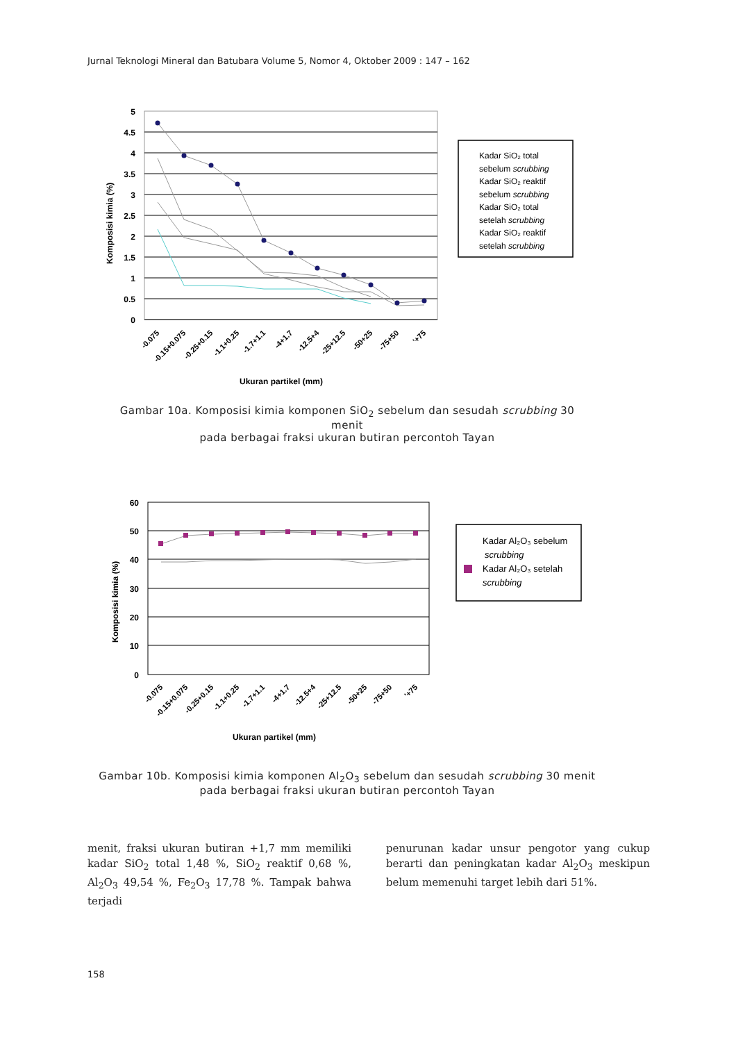Jurnal Teknologi Mineral dan Batubara Volume 5, Nomor 4, Oktober 2009 : 147 – 162
5
4.5
4
3.5
3
2.5
2
1.5
1
0.5
0
Komposisi kimia (%)
-0.075
-0.15+0.075
-0.25+0.15
-1.1+0.25
-1.7+1.1
-4+1.7
-12.5+4
-25+12.5
-50+25
-75+50
'+75
Ukuran partikel (mm)
Kadar SiO₂ total
sebelum scrubbing
Kadar SiO₂ reaktif
sebelum scrubbing
Kadar SiO₂ total
setelah scrubbing
Kadar SiO₂ reaktif
setelah scrubbing
Gambar 10a. Komposisi kimia komponen SiO<sub>2</sub> sebelum dan sesudah scrubbing 30 menit
pada berbagai fraksi ukuran butiran percontoh Tayan
60
50
40
30
20
10
0
Komposisi kimia (%)
-0.075
-0.15+0.075
-0.25+0.15
-1.1+0.25
-1.7+1.1
-4+1.7
-12.5+4
-25+12.5
-50+25
-75+50
'+75
Ukuran partikel (mm)
Kadar Al₂O₃ sebelum
scrubbing
Kadar Al₂O₃ setelah
scrubbing
Gambar 10b. Komposisi kimia komponen Al<sub>2</sub>O<sub>3</sub> sebelum dan sesudah scrubbing 30 menit
pada berbagai fraksi ukuran butiran percontoh Tayan
menit, fraksi ukuran butiran +1,7 mm memiliki kadar SiO<sub>2</sub> total 1,48 %, SiO<sub>2</sub> reaktif 0,68 %, Al<sub>2</sub>O<sub>3</sub> 49,54 %, Fe<sub>2</sub>O<sub>3</sub> 17,78 %. Tampak bahwa terjadi
penurunan kadar unsur pengotor yang cukup berarti dan peningkatan kadar Al<sub>2</sub>O<sub>3</sub> meskipun belum memenuhi target lebih dari 51%.
158